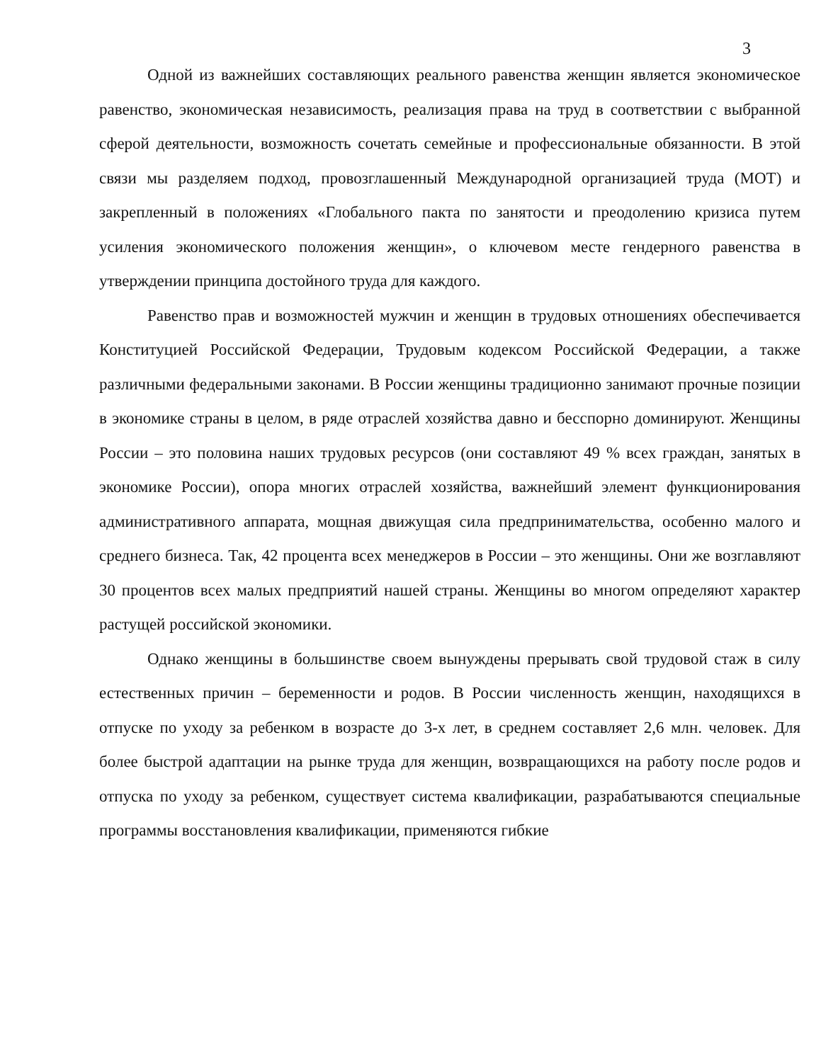3
Одной из важнейших составляющих реального равенства женщин является экономическое равенство, экономическая независимость, реализация права на труд в соответствии с выбранной сферой деятельности, возможность сочетать семейные и профессиональные обязанности. В этой связи мы разделяем подход, провозглашенный Международной организацией труда (МОТ) и закрепленный в положениях «Глобального пакта по занятости и преодолению кризиса путем усиления экономического положения женщин», о ключевом месте гендерного равенства в утверждении принципа достойного труда для каждого.
Равенство прав и возможностей мужчин и женщин в трудовых отношениях обеспечивается Конституцией Российской Федерации, Трудовым кодексом Российской Федерации, а также различными федеральными законами. В России женщины традиционно занимают прочные позиции в экономике страны в целом, в ряде отраслей хозяйства давно и бесспорно доминируют. Женщины России – это половина наших трудовых ресурсов (они составляют 49 % всех граждан, занятых в экономике России), опора многих отраслей хозяйства, важнейший элемент функционирования административного аппарата, мощная движущая сила предпринимательства, особенно малого и среднего бизнеса. Так, 42 процента всех менеджеров в России – это женщины. Они же возглавляют 30 процентов всех малых предприятий нашей страны. Женщины во многом определяют характер растущей российской экономики.
Однако женщины в большинстве своем вынуждены прерывать свой трудовой стаж в силу естественных причин – беременности и родов. В России численность женщин, находящихся в отпуске по уходу за ребенком в возрасте до 3-х лет, в среднем составляет 2,6 млн. человек. Для более быстрой адаптации на рынке труда для женщин, возвращающихся на работу после родов и отпуска по уходу за ребенком, существует система квалификации, разрабатываются специальные программы восстановления квалификации, применяются гибкие